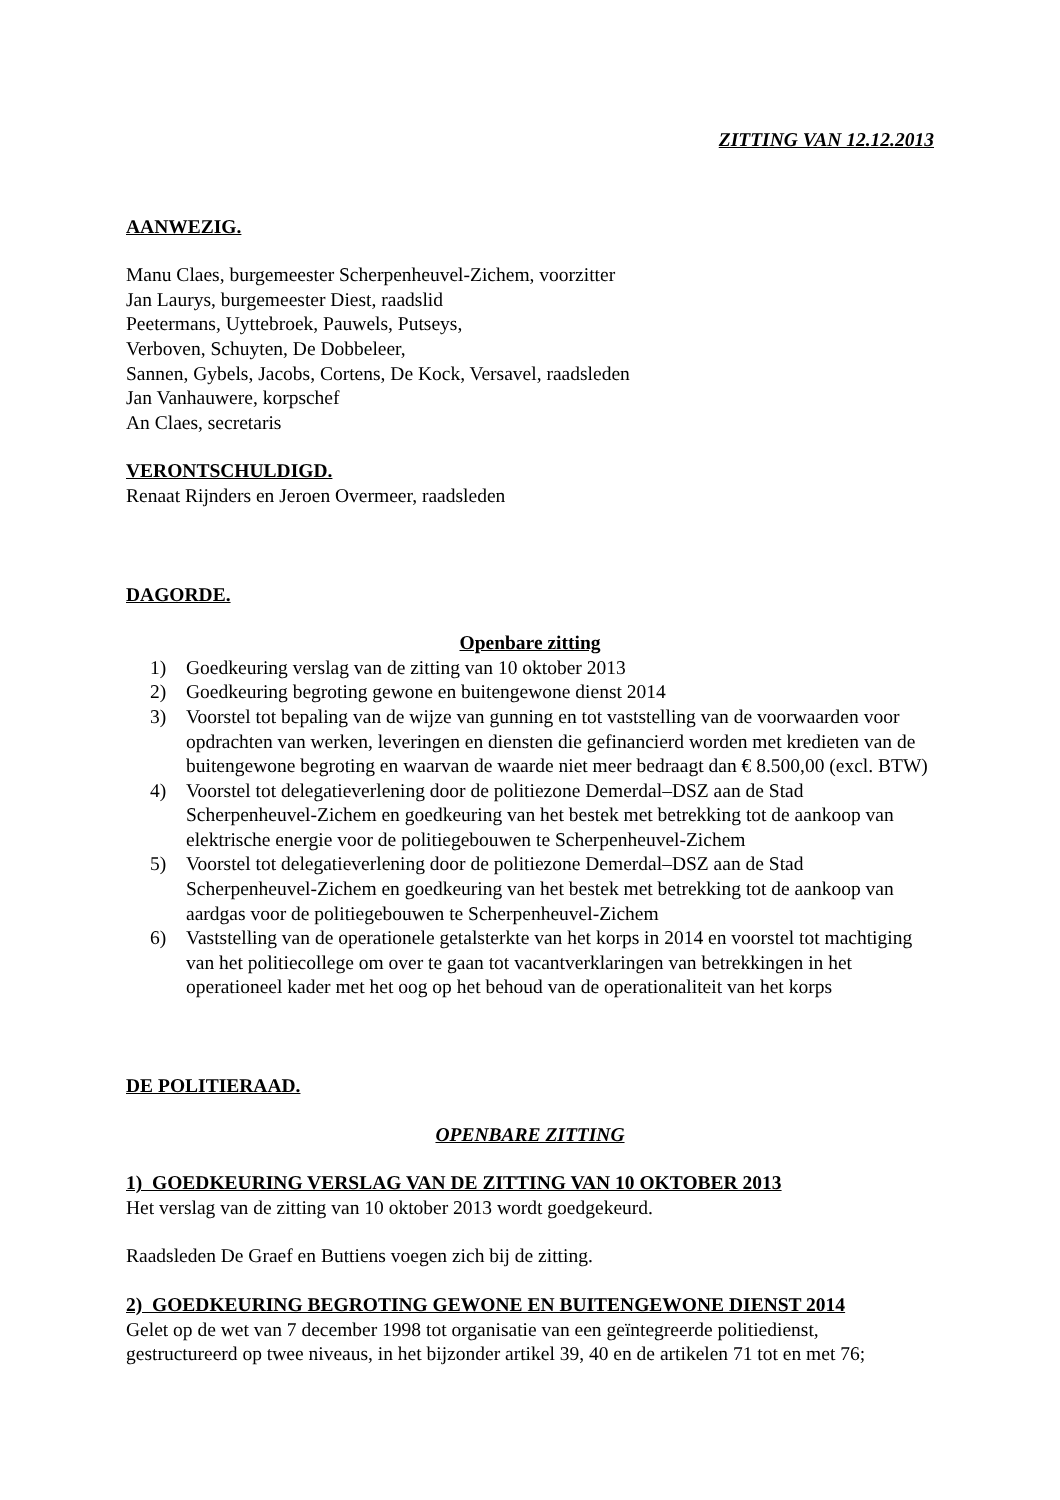ZITTING VAN 12.12.2013
AANWEZIG.
Manu Claes, burgemeester Scherpenheuvel-Zichem, voorzitter
Jan Laurys, burgemeester Diest, raadslid
Peetermans, Uyttebroek, Pauwels, Putseys,
Verboven, Schuyten, De Dobbeleer,
Sannen, Gybels, Jacobs, Cortens, De Kock, Versavel, raadsleden
Jan Vanhauwere, korpschef
An Claes, secretaris
VERONTSCHULDIGD.
Renaat Rijnders en Jeroen Overmeer, raadsleden
DAGORDE.
Openbare zitting
1) Goedkeuring verslag van de zitting van 10 oktober 2013
2) Goedkeuring begroting gewone en buitengewone dienst 2014
3) Voorstel tot bepaling van de wijze van gunning en tot vaststelling van de voorwaarden voor opdrachten van werken, leveringen en diensten die gefinancierd worden met kredieten van de buitengewone begroting en waarvan de waarde niet meer bedraagt dan € 8.500,00 (excl. BTW)
4) Voorstel tot delegatieverlening door de politiezone Demerdal–DSZ aan de Stad Scherpenheuvel-Zichem en goedkeuring van het bestek met betrekking tot de aankoop van elektrische energie voor de politiegebouwen te Scherpenheuvel-Zichem
5) Voorstel tot delegatieverlening door de politiezone Demerdal–DSZ aan de Stad Scherpenheuvel-Zichem en goedkeuring van het bestek met betrekking tot de aankoop van aardgas voor de politiegebouwen te Scherpenheuvel-Zichem
6) Vaststelling van de operationele getalsterkte van het korps in 2014 en voorstel tot machtiging van het politiecollege om over te gaan tot vacantverklaringen van betrekkingen in het operationeel kader met het oog op het behoud van de operationaliteit van het korps
DE POLITIERAAD.
OPENBARE ZITTING
1) GOEDKEURING VERSLAG VAN DE ZITTING VAN 10 OKTOBER 2013
Het verslag van de zitting van 10 oktober 2013 wordt goedgekeurd.
Raadsleden De Graef en Buttiens voegen zich bij de zitting.
2) GOEDKEURING BEGROTING GEWONE EN BUITENGEWONE DIENST 2014
Gelet op de wet van 7 december 1998 tot organisatie van een geïntegreerde politiedienst, gestructureerd op twee niveaus, in het bijzonder artikel 39, 40 en de artikelen 71 tot en met 76;